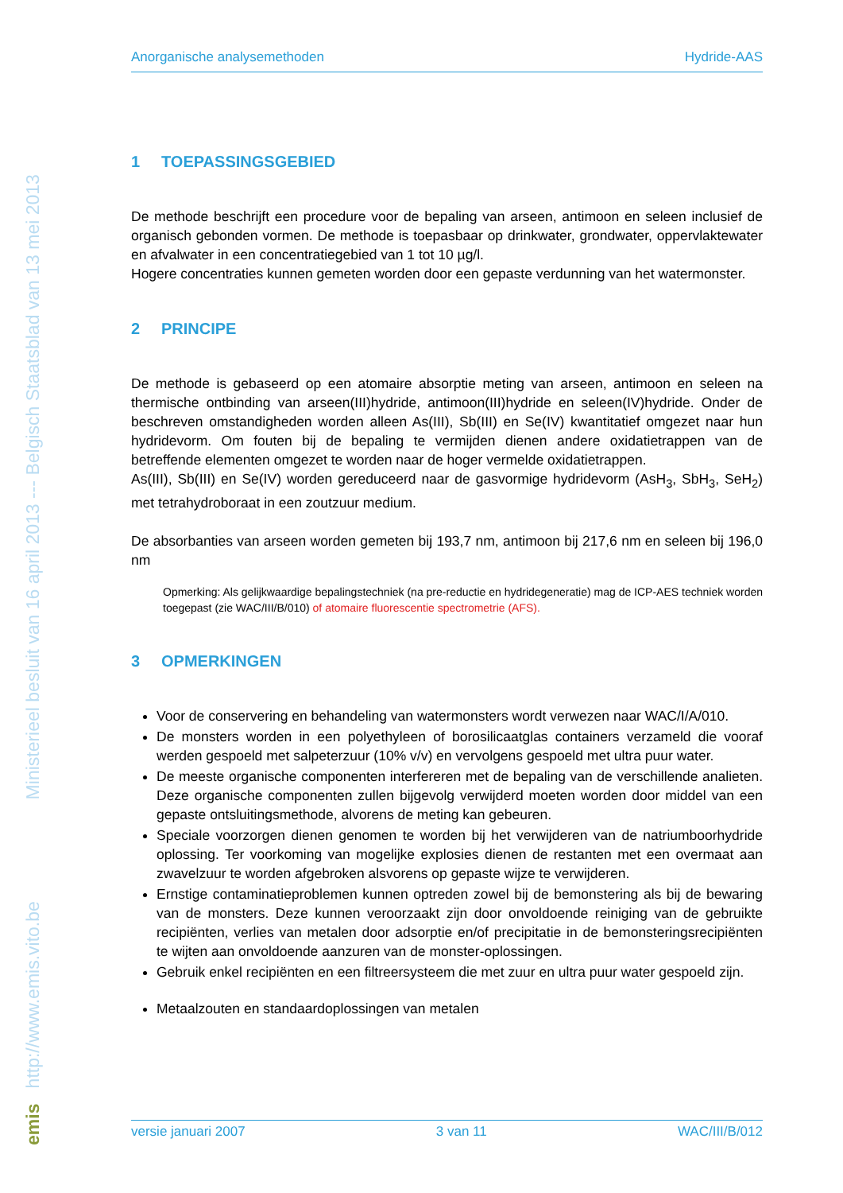emis http://www.emis.vito.be Ministerieel besluit van 16 april 2013 --- Belgisch Staatsblad van 13 mei 2013
Anorganische analysemethoden Hydride-AAS
1 TOEPASSINGSGEBIED
De methode beschrijft een procedure voor de bepaling van arseen, antimoon en seleen inclusief de organisch gebonden vormen. De methode is toepasbaar op drinkwater, grondwater, oppervlaktewater en afvalwater in een concentratiegebied van 1 tot 10 µg/l.
Hogere concentraties kunnen gemeten worden door een gepaste verdunning van het watermonster.
2 PRINCIPE
De methode is gebaseerd op een atomaire absorptie meting van arseen, antimoon en seleen na thermische ontbinding van arseen(III)hydride, antimoon(III)hydride en seleen(IV)hydride. Onder de beschreven omstandigheden worden alleen As(III), Sb(III) en Se(IV) kwantitatief omgezet naar hun hydridevorm. Om fouten bij de bepaling te vermijden dienen andere oxidatietrappen van de betreffende elementen omgezet te worden naar de hoger vermelde oxidatietrappen.
As(III), Sb(III) en Se(IV) worden gereduceerd naar de gasvormige hydridevorm (AsH<sub>3</sub>, SbH<sub>3</sub>, SeH<sub>2</sub>) met tetrahydroboraat in een zoutzuur medium.
De absorbanties van arseen worden gemeten bij 193,7 nm, antimoon bij 217,6 nm en seleen bij 196,0 nm
Opmerking: Als gelijkwaardige bepalingstechniek (na pre-reductie en hydridegeneratie) mag de ICP-AES techniek worden toegepast (zie WAC/III/B/010) of atomaire fluorescentie spectrometrie (AFS).
3 OPMERKINGEN
Voor de conservering en behandeling van watermonsters wordt verwezen naar WAC/I/A/010.
De monsters worden in een polyethyleen of borosilicaatglas containers verzameld die vooraf werden gespoeld met salpeterzuur (10% v/v) en vervolgens gespoeld met ultra puur water.
De meeste organische componenten interfereren met de bepaling van de verschillende analieten. Deze organische componenten zullen bijgevolg verwijderd moeten worden door middel van een gepaste ontsluitingsmethode, alvorens de meting kan gebeuren.
Speciale voorzorgen dienen genomen te worden bij het verwijderen van de natriumboorhydride oplossing. Ter voorkoming van mogelijke explosies dienen de restanten met een overmaat aan zwavelzuur te worden afgebroken alsvorens op gepaste wijze te verwijderen.
Ernstige contaminatieproblemen kunnen optreden zowel bij de bemonstering als bij de bewaring van de monsters. Deze kunnen veroorzaakt zijn door onvoldoende reiniging van de gebruikte recipiënten, verlies van metalen door adsorptie en/of precipitatie in de bemonsteringsrecipiënten te wijten aan onvoldoende aanzuren van de monster-oplossingen.
Gebruik enkel recipiënten en een filtreersysteem die met zuur en ultra puur water gespoeld zijn.
Metaalzouten en standaardoplossingen van metalen
versie januari 2007 3 van 11 WAC/III/B/012